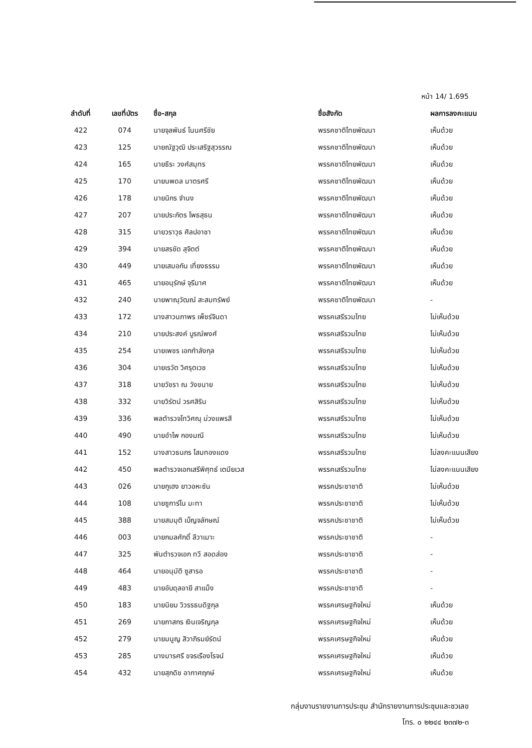หน้า 14/ 1.695
| ลำดับที่ | เลขที่บัตร | ชื่อ-สกุล | ชื่อสังกัด | ผลการลงคะแนน |
| --- | --- | --- | --- | --- |
| 422 | 074 | นายจุลพันธ์ โนนศรีชัย | พรรคชาติไทยพัฒนา | เห็นด้วย |
| 423 | 125 | นายณัฐวุฒิ ประเสริฐสุวรรณ | พรรคชาติไทยพัฒนา | เห็นด้วย |
| 424 | 165 | นายธีระ วงศ์สมุทร | พรรคชาติไทยพัฒนา | เห็นด้วย |
| 425 | 170 | นายนพดล มาตรศรี | พรรคชาติไทยพัฒนา | เห็นด้วย |
| 426 | 178 | นายนิกร จำนง | พรรคชาติไทยพัฒนา | เห็นด้วย |
| 427 | 207 | นายประภัตร โพธสุธน | พรรคชาติไทยพัฒนา | เห็นด้วย |
| 428 | 315 | นายวราวุธ ศิลปอาชา | พรรคชาติไทยพัฒนา | เห็นด้วย |
| 429 | 394 | นายสรชัด สุจิตต์ | พรรคชาติไทยพัฒนา | เห็นด้วย |
| 430 | 449 | นายเสมอกัน เที่ยงธรรม | พรรคชาติไทยพัฒนา | เห็นด้วย |
| 431 | 465 | นายอนุรักษ์ จุรีมาศ | พรรคชาติไทยพัฒนา | เห็นด้วย |
| 432 | 240 | นายพาณุวัฒณ์ สะสมทรัพย์ | พรรคชาติไทยพัฒนา | - |
| 433 | 172 | นางสาวนภาพร เพ็ชร์จินดา | พรรคเสรีรวมไทย | ไม่เห็นด้วย |
| 434 | 210 | นายประสงค์ บูรณ์พงศ์ | พรรคเสรีรวมไทย | ไม่เห็นด้วย |
| 435 | 254 | นายเพชร เอกกำลังกุล | พรรคเสรีรวมไทย | ไม่เห็นด้วย |
| 436 | 304 | นายเรวัต วิศรุตเวช | พรรคเสรีรวมไทย | ไม่เห็นด้วย |
| 437 | 318 | นายวัชรา ณ วังขนาย | พรรคเสรีรวมไทย | ไม่เห็นด้วย |
| 438 | 332 | นายวิรัตน์ วรศสิริน | พรรคเสรีรวมไทย | ไม่เห็นด้วย |
| 439 | 336 | พลตำรวจโทวิศณุ ม่วงแพรสี | พรรคเสรีรวมไทย | ไม่เห็นด้วย |
| 440 | 490 | นายอำไพ กองมณี | พรรคเสรีรวมไทย | ไม่เห็นด้วย |
| 441 | 152 | นางสาวธนภร โสมทองแดง | พรรคเสรีรวมไทย | ไม่ลงคะแนนเสียง |
| 442 | 450 | พลตำรวจเอกเสรีพิศุทธ์ เตมียเวส | พรรคเสรีรวมไทย | ไม่ลงคะแนนเสียง |
| 443 | 026 | นายกูเฮง ยาวอหะซัน | พรรคประชาชาติ | ไม่เห็นด้วย |
| 444 | 108 | นายซูการ์โน มะทา | พรรคประชาชาติ | ไม่เห็นด้วย |
| 445 | 388 | นายสมมุติ เบ็ญจลักษณ์ | พรรคประชาชาติ | ไม่เห็นด้วย |
| 446 | 003 | นายกมลศักดิ์ ลีวาเมาะ | พรรคประชาชาติ | - |
| 447 | 325 | พันตำรวจเอก ทวี สอดส่อง | พรรคประชาชาติ | - |
| 448 | 464 | นายอนุมัติ ซูสารอ | พรรคประชาชาติ | - |
| 449 | 483 | นายอับดุลอายี สาแม็ง | พรรคประชาชาติ | - |
| 450 | 183 | นายนิยม วิวรรธนดิฐกุล | พรรคเศรษฐกิจใหม่ | เห็นด้วย |
| 451 | 269 | นายภาสกร เงินเจริญกุล | พรรคเศรษฐกิจใหม่ | เห็นด้วย |
| 452 | 279 | นายมนูญ สิวาภิรมย์รัตน์ | พรรคเศรษฐกิจใหม่ | เห็นด้วย |
| 453 | 285 | นางมารศรี ขจรเรืองโรจน์ | พรรคเศรษฐกิจใหม่ | เห็นด้วย |
| 454 | 432 | นายสุภดิช อากาศฤกษ์ | พรรคเศรษฐกิจใหม่ | เห็นด้วย |
กลุ่มงานรายงานการประชุม สำนักรายงานการประชุมและชวเลข
โทร. ๐ ๒๒๔๔ ๒๓๗๒-๓